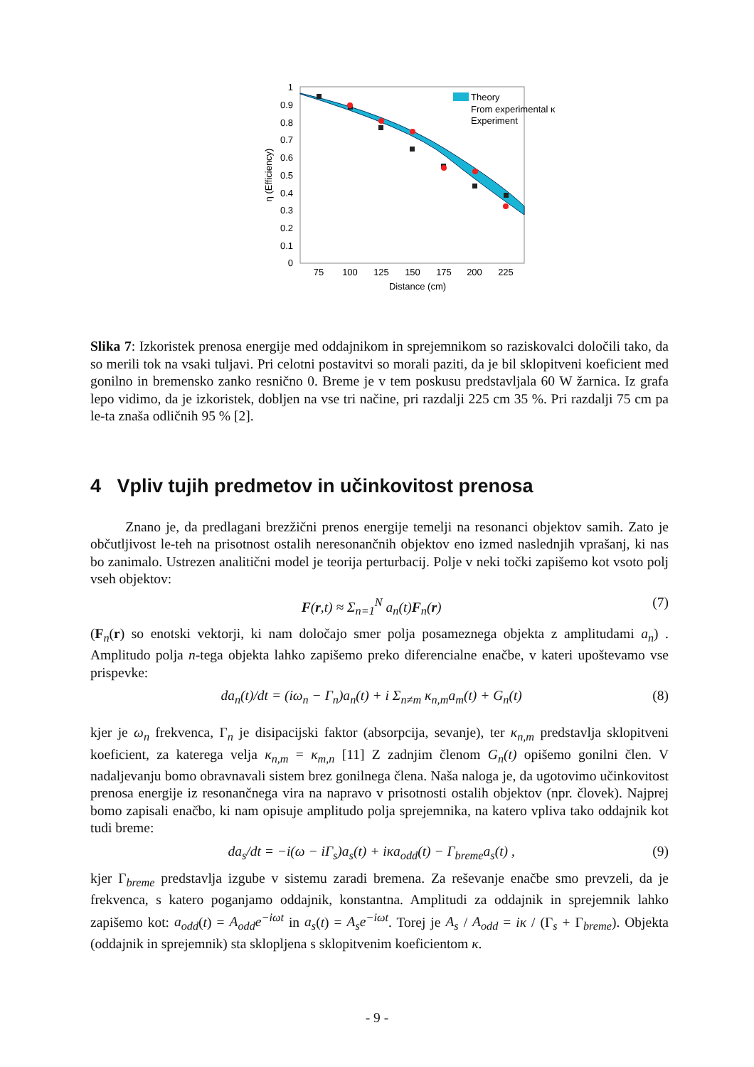0
0.1
0.2
0.3
0.4
0.5
0.6
0.7
0.8
0.9
1
75
100
125
150
175
200
225
Distance (cm)
η (Efficiency)
Theory
From experimental κ
Experiment
Slika 7: Izkoristek prenosa energije med oddajnikom in sprejemnikom so raziskovalci določili tako, da so merili tok na vsaki tuljavi. Pri celotni postavitvi so morali paziti, da je bil sklopitveni koeficient med gonilno in bremensko zanko resnično 0. Breme je v tem poskusu predstavljala 60 W žarnica. Iz grafa lepo vidimo, da je izkoristek, dobljen na vse tri načine, pri razdalji 225 cm 35 %. Pri razdalji 75 cm pa le-ta znaša odličnih 95 % [2].
4 Vpliv tujih predmetov in učinkovitost prenosa
Znano je, da predlagani brezžični prenos energije temelji na resonanci objektov samih. Zato je občutljivost le-teh na prisotnost ostalih neresonančnih objektov eno izmed naslednjih vprašanj, ki nas bo zanimalo. Ustrezen analitični model je teorija perturbacij. Polje v neki točki zapišemo kot vsoto polj vseh objektov:
F(r,t) ≈ Σ<sub>n=1</sub><sup>N</sup> a<sub>n</sub>(t)F<sub>n</sub>(r) (7)
(F<sub>n</sub>(r) so enotski vektorji, ki nam določajo smer polja posameznega objekta z amplitudami a<sub>n</sub>) . Amplitudo polja n-tega objekta lahko zapišemo preko diferencialne enačbe, v kateri upoštevamo vse prispevke:
da<sub>n</sub>(t)/dt = (iω<sub>n</sub> − Γ<sub>n</sub>)a<sub>n</sub>(t) + i Σ<sub>n≠m</sub> κ<sub>n,m</sub>a<sub>m</sub>(t) + G<sub>n</sub>(t) (8)
kjer je ω<sub>n</sub> frekvenca, Γ<sub>n</sub> je disipacijski faktor (absorpcija, sevanje), ter κ<sub>n,m</sub> predstavlja sklopitveni koeficient, za katerega velja κ<sub>n,m</sub> = κ<sub>m,n</sub> [11] Z zadnjim členom G<sub>n</sub>(t) opišemo gonilni člen. V nadaljevanju bomo obravnavali sistem brez gonilnega člena. Naša naloga je, da ugotovimo učinkovitost prenosa energije iz resonančnega vira na napravo v prisotnosti ostalih objektov (npr. človek). Najprej bomo zapisali enačbo, ki nam opisuje amplitudo polja sprejemnika, na katero vpliva tako oddajnik kot tudi breme:
da<sub>s</sub>/dt = −i(ω − iΓ<sub>s</sub>)a<sub>s</sub>(t) + iκa<sub>odd</sub>(t) − Γ<sub>breme</sub>a<sub>s</sub>(t) , (9)
kjer Γ<sub>breme</sub> predstavlja izgube v sistemu zaradi bremena. Za reševanje enačbe smo prevzeli, da je frekvenca, s katero poganjamo oddajnik, konstantna. Amplitudi za oddajnik in sprejemnik lahko zapišemo kot: a<sub>odd</sub>(t) = A<sub>odd</sub>e<sup>−iωt</sup> in a<sub>s</sub>(t) = A<sub>s</sub>e<sup>−iωt</sup>. Torej je A<sub>s</sub> / A<sub>odd</sub> = iκ / (Γ<sub>s</sub> + Γ<sub>breme</sub>). Objekta (oddajnik in sprejemnik) sta sklopljena s sklopitvenim koeficientom κ.
- 9 -